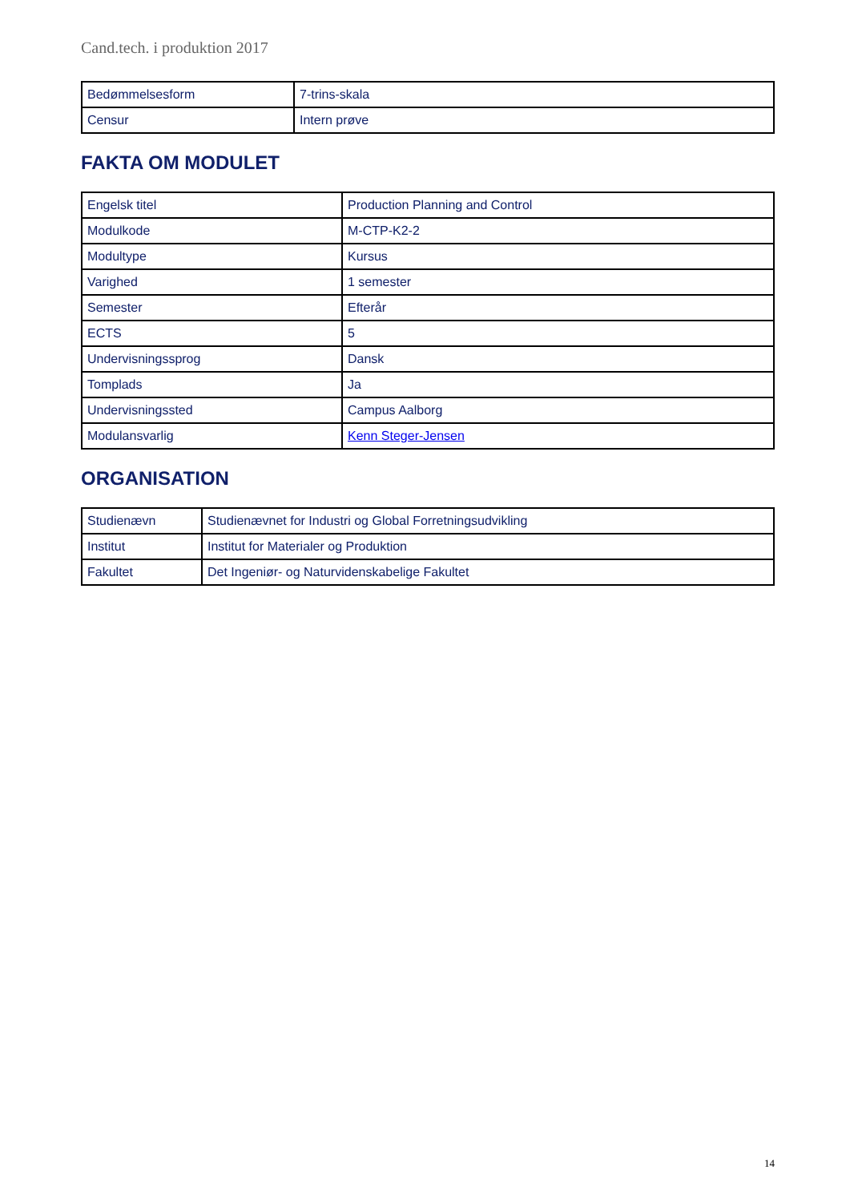Cand.tech. i produktion 2017
| Bedømmelsesform | 7-trins-skala |
| Censur | Intern prøve |
FAKTA OM MODULET
| Engelsk titel | Production Planning and Control |
| Modulkode | M-CTP-K2-2 |
| Modultype | Kursus |
| Varighed | 1 semester |
| Semester | Efterår |
| ECTS | 5 |
| Undervisningssprog | Dansk |
| Tomplads | Ja |
| Undervisningssted | Campus Aalborg |
| Modulansvarlig | Kenn Steger-Jensen |
ORGANISATION
| Studienævn | Studienævnet for Industri og Global Forretningsudvikling |
| Institut | Institut for Materialer og Produktion |
| Fakultet | Det Ingeniør- og Naturvidenskabelige Fakultet |
14